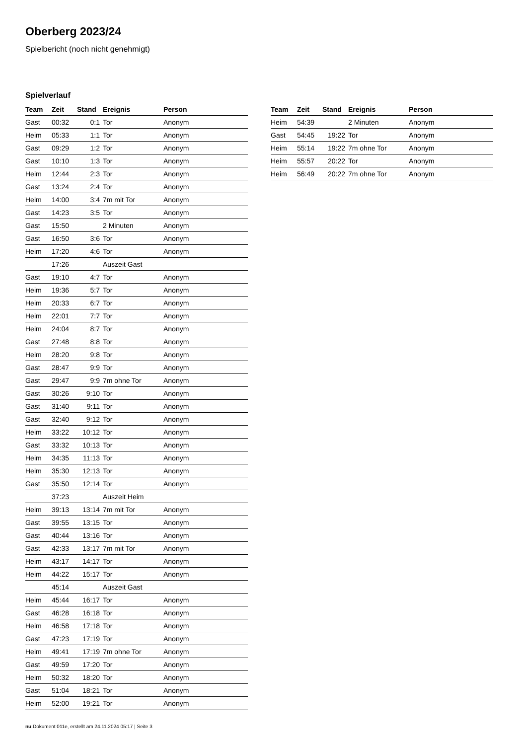Oberberg 2023/24
Spielbericht (noch nicht genehmigt)
Spielverlauf
| Team | Zeit | Stand | Ereignis | Person |
| --- | --- | --- | --- | --- |
| Gast | 00:32 | 0:1 | Tor | Anonym |
| Heim | 05:33 | 1:1 | Tor | Anonym |
| Gast | 09:29 | 1:2 | Tor | Anonym |
| Gast | 10:10 | 1:3 | Tor | Anonym |
| Heim | 12:44 | 2:3 | Tor | Anonym |
| Gast | 13:24 | 2:4 | Tor | Anonym |
| Heim | 14:00 | 3:4 | 7m mit Tor | Anonym |
| Gast | 14:23 | 3:5 | Tor | Anonym |
| Gast | 15:50 | | 2 Minuten | Anonym |
| Gast | 16:50 | 3:6 | Tor | Anonym |
| Heim | 17:20 | 4:6 | Tor | Anonym |
| | 17:26 | | Auszeit Gast | |
| Gast | 19:10 | 4:7 | Tor | Anonym |
| Heim | 19:36 | 5:7 | Tor | Anonym |
| Heim | 20:33 | 6:7 | Tor | Anonym |
| Heim | 22:01 | 7:7 | Tor | Anonym |
| Heim | 24:04 | 8:7 | Tor | Anonym |
| Gast | 27:48 | 8:8 | Tor | Anonym |
| Heim | 28:20 | 9:8 | Tor | Anonym |
| Gast | 28:47 | 9:9 | Tor | Anonym |
| Gast | 29:47 | 9:9 | 7m ohne Tor | Anonym |
| Gast | 30:26 | 9:10 | Tor | Anonym |
| Gast | 31:40 | 9:11 | Tor | Anonym |
| Gast | 32:40 | 9:12 | Tor | Anonym |
| Heim | 33:22 | 10:12 | Tor | Anonym |
| Gast | 33:32 | 10:13 | Tor | Anonym |
| Heim | 34:35 | 11:13 | Tor | Anonym |
| Heim | 35:30 | 12:13 | Tor | Anonym |
| Gast | 35:50 | 12:14 | Tor | Anonym |
| | 37:23 | | Auszeit Heim | |
| Heim | 39:13 | 13:14 | 7m mit Tor | Anonym |
| Gast | 39:55 | 13:15 | Tor | Anonym |
| Gast | 40:44 | 13:16 | Tor | Anonym |
| Gast | 42:33 | 13:17 | 7m mit Tor | Anonym |
| Heim | 43:17 | 14:17 | Tor | Anonym |
| Heim | 44:22 | 15:17 | Tor | Anonym |
| | 45:14 | | Auszeit Gast | |
| Heim | 45:44 | 16:17 | Tor | Anonym |
| Gast | 46:28 | 16:18 | Tor | Anonym |
| Heim | 46:58 | 17:18 | Tor | Anonym |
| Gast | 47:23 | 17:19 | Tor | Anonym |
| Heim | 49:41 | 17:19 | 7m ohne Tor | Anonym |
| Gast | 49:59 | 17:20 | Tor | Anonym |
| Heim | 50:32 | 18:20 | Tor | Anonym |
| Gast | 51:04 | 18:21 | Tor | Anonym |
| Heim | 52:00 | 19:21 | Tor | Anonym |
| Team | Zeit | Stand | Ereignis | Person |
| --- | --- | --- | --- | --- |
| Heim | 54:39 | | 2 Minuten | Anonym |
| Gast | 54:45 | 19:22 | Tor | Anonym |
| Heim | 55:14 | 19:22 | 7m ohne Tor | Anonym |
| Heim | 55:57 | 20:22 | Tor | Anonym |
| Heim | 56:49 | 20:22 | 7m ohne Tor | Anonym |
nu.Dokument 011e, erstellt am 24.11.2024 05:17 | Seite 3